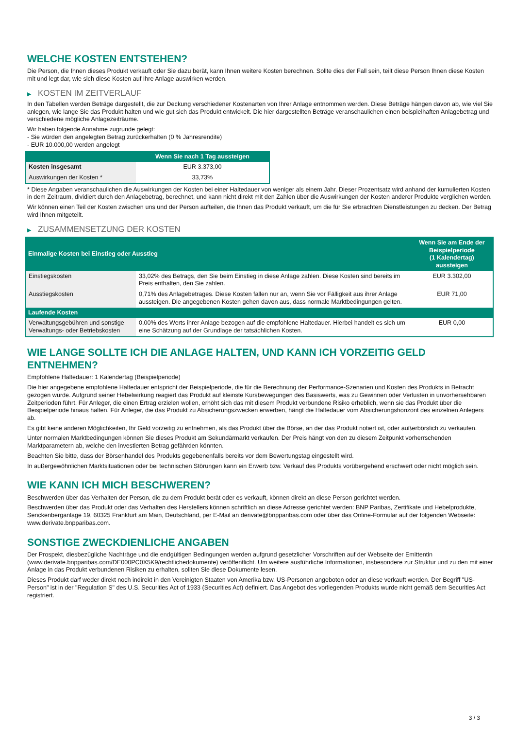WELCHE KOSTEN ENTSTEHEN?
Die Person, die Ihnen dieses Produkt verkauft oder Sie dazu berät, kann Ihnen weitere Kosten berechnen. Sollte dies der Fall sein, teilt diese Person Ihnen diese Kosten mit und legt dar, wie sich diese Kosten auf Ihre Anlage auswirken werden.
▶ KOSTEN IM ZEITVERLAUF
In den Tabellen werden Beträge dargestellt, die zur Deckung verschiedener Kostenarten von Ihrer Anlage entnommen werden. Diese Beträge hängen davon ab, wie viel Sie anlegen, wie lange Sie das Produkt halten und wie gut sich das Produkt entwickelt. Die hier dargestellten Beträge veranschaulichen einen beispielhaften Anlagebetrag und verschiedene mögliche Anlagezeiträume.
Wir haben folgende Annahme zugrunde gelegt:
- Sie würden den angelegten Betrag zurückerhalten (0 % Jahresrendite)
- EUR 10.000,00 werden angelegt
| | Wenn Sie nach 1 Tag aussteigen |
| --- | --- |
| Kosten insgesamt | EUR 3.373,00 |
| Auswirkungen der Kosten * | 33,73% |
* Diese Angaben veranschaulichen die Auswirkungen der Kosten bei einer Haltedauer von weniger als einem Jahr. Dieser Prozentsatz wird anhand der kumulierten Kosten in dem Zeitraum, dividiert durch den Anlagebetrag, berechnet, und kann nicht direkt mit den Zahlen über die Auswirkungen der Kosten anderer Produkte verglichen werden.
Wir können einen Teil der Kosten zwischen uns und der Person aufteilen, die Ihnen das Produkt verkauft, um die für Sie erbrachten Dienstleistungen zu decken. Der Betrag wird Ihnen mitgeteilt.
▶ ZUSAMMENSETZUNG DER KOSTEN
| Einmalige Kosten bei Einstieg oder Ausstieg | | Wenn Sie am Ende der Beispielperiode (1 Kalendertag) aussteigen |
| --- | --- | --- |
| Einstiegskosten | 33,02% des Betrags, den Sie beim Einstieg in diese Anlage zahlen. Diese Kosten sind bereits im Preis enthalten, den Sie zahlen. | EUR 3.302,00 |
| Ausstiegskosten | 0,71% des Anlagebetrages. Diese Kosten fallen nur an, wenn Sie vor Fälligkeit aus ihrer Anlage aussteigen. Die angegebenen Kosten gehen davon aus, dass normale Marktbedingungen gelten. | EUR 71,00 |
| Laufende Kosten | | |
| Verwaltungsgebühren und sonstige Verwaltungs- oder Betriebskosten | 0,00% des Werts ihrer Anlage bezogen auf die empfohlene Haltedauer. Hierbei handelt es sich um eine Schätzung auf der Grundlage der tatsächlichen Kosten. | EUR 0,00 |
WIE LANGE SOLLTE ICH DIE ANLAGE HALTEN, UND KANN ICH VORZEITIG GELD ENTNEHMEN?
Empfohlene Haltedauer: 1 Kalendertag (Beispielperiode)
Die hier angegebene empfohlene Haltedauer entspricht der Beispielperiode, die für die Berechnung der Performance-Szenarien und Kosten des Produkts in Betracht gezogen wurde. Aufgrund seiner Hebelwirkung reagiert das Produkt auf kleinste Kursbewegungen des Basiswerts, was zu Gewinnen oder Verlusten in unvorhersehbaren Zeitperioden führt. Für Anleger, die einen Ertrag erzielen wollen, erhöht sich das mit diesem Produkt verbundene Risiko erheblich, wenn sie das Produkt über die Beispielperiode hinaus halten. Für Anleger, die das Produkt zu Absicherungszwecken erwerben, hängt die Haltedauer vom Absicherungshorizont des einzelnen Anlegers ab.
Es gibt keine anderen Möglichkeiten, Ihr Geld vorzeitig zu entnehmen, als das Produkt über die Börse, an der das Produkt notiert ist, oder außerbörslich zu verkaufen.
Unter normalen Marktbedingungen können Sie dieses Produkt am Sekundärmarkt verkaufen. Der Preis hängt von den zu diesem Zeitpunkt vorherrschenden Marktparametern ab, welche den investierten Betrag gefährden könnten.
Beachten Sie bitte, dass der Börsenhandel des Produkts gegebenenfalls bereits vor dem Bewertungstag eingestellt wird.
In außergewöhnlichen Marktsituationen oder bei technischen Störungen kann ein Erwerb bzw. Verkauf des Produkts vorübergehend erschwert oder nicht möglich sein.
WIE KANN ICH MICH BESCHWEREN?
Beschwerden über das Verhalten der Person, die zu dem Produkt berät oder es verkauft, können direkt an diese Person gerichtet werden.
Beschwerden über das Produkt oder das Verhalten des Herstellers können schriftlich an diese Adresse gerichtet werden: BNP Paribas, Zertifikate und Hebelprodukte, Senckenberganlage 19, 60325 Frankfurt am Main, Deutschland, per E-Mail an derivate@bnpparibas.com oder über das Online-Formular auf der folgenden Webseite: www.derivate.bnpparibas.com.
SONSTIGE ZWECKDIENLICHE ANGABEN
Der Prospekt, diesbezügliche Nachträge und die endgültigen Bedingungen werden aufgrund gesetzlicher Vorschriften auf der Webseite der Emittentin (www.derivate.bnpparibas.com/DE000PC0X5K9/rechtlichedokumente) veröffentlicht. Um weitere ausführliche Informationen, insbesondere zur Struktur und zu den mit einer Anlage in das Produkt verbundenen Risiken zu erhalten, sollten Sie diese Dokumente lesen.
Dieses Produkt darf weder direkt noch indirekt in den Vereinigten Staaten von Amerika bzw. US-Personen angeboten oder an diese verkauft werden. Der Begriff "US-Person" ist in der "Regulation S" des U.S. Securities Act of 1933 (Securities Act) definiert. Das Angebot des vorliegenden Produkts wurde nicht gemäß dem Securities Act registriert.
3 / 3